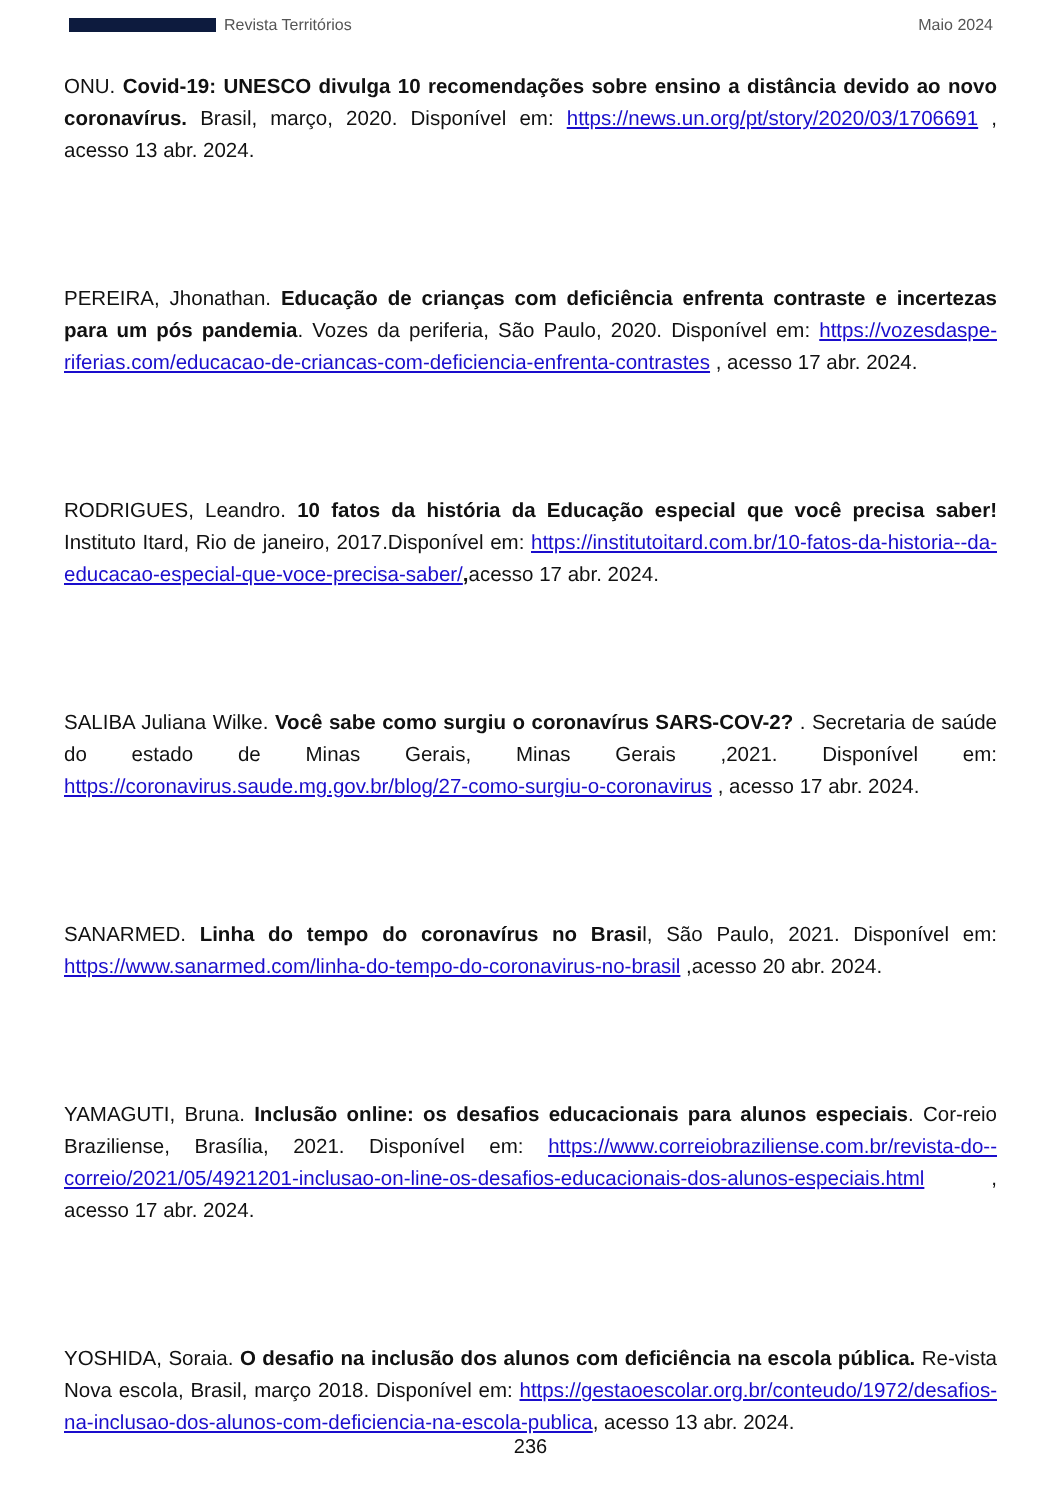Revista Territórios Maio 2024
ONU. Covid-19: UNESCO divulga 10 recomendações sobre ensino a distância devido ao novo coronavírus. Brasil, março, 2020. Disponível em: https://news.un.org/pt/story/2020/03/1706691 , acesso 13 abr. 2024.
PEREIRA, Jhonathan. Educação de crianças com deficiência enfrenta contraste e incertezas para um pós pandemia. Vozes da periferia, São Paulo, 2020. Disponível em: https://vozesdaspe-riferias.com/educacao-de-criancas-com-deficiencia-enfrenta-contrastes , acesso 17 abr. 2024.
RODRIGUES, Leandro. 10 fatos da história da Educação especial que você precisa saber! Instituto Itard, Rio de janeiro, 2017.Disponível em: https://institutoitard.com.br/10-fatos-da-historia--da-educacao-especial-que-voce-precisa-saber/, acesso 17 abr. 2024.
SALIBA Juliana Wilke. Você sabe como surgiu o coronavírus SARS-COV-2? . Secretaria de saúde do estado de Minas Gerais, Minas Gerais ,2021. Disponível em: https://coronavirus.saude.mg.gov.br/blog/27-como-surgiu-o-coronavirus , acesso 17 abr. 2024.
SANARMED. Linha do tempo do coronavírus no Brasil, São Paulo, 2021. Disponível em: https://www.sanarmed.com/linha-do-tempo-do-coronavirus-no-brasil ,acesso 20 abr. 2024.
YAMAGUTI, Bruna. Inclusão online: os desafios educacionais para alunos especiais. Cor-reio Braziliense, Brasília, 2021. Disponível em: https://www.correiobraziliense.com.br/revista-do--correio/2021/05/4921201-inclusao-on-line-os-desafios-educacionais-dos-alunos-especiais.html , acesso 17 abr. 2024.
YOSHIDA, Soraia. O desafio na inclusão dos alunos com deficiência na escola pública. Re-vista Nova escola, Brasil, março 2018. Disponível em: https://gestaoescolar.org.br/conteudo/1972/desafios-na-inclusao-dos-alunos-com-deficiencia-na-escola-publica, acesso 13 abr. 2024.
236